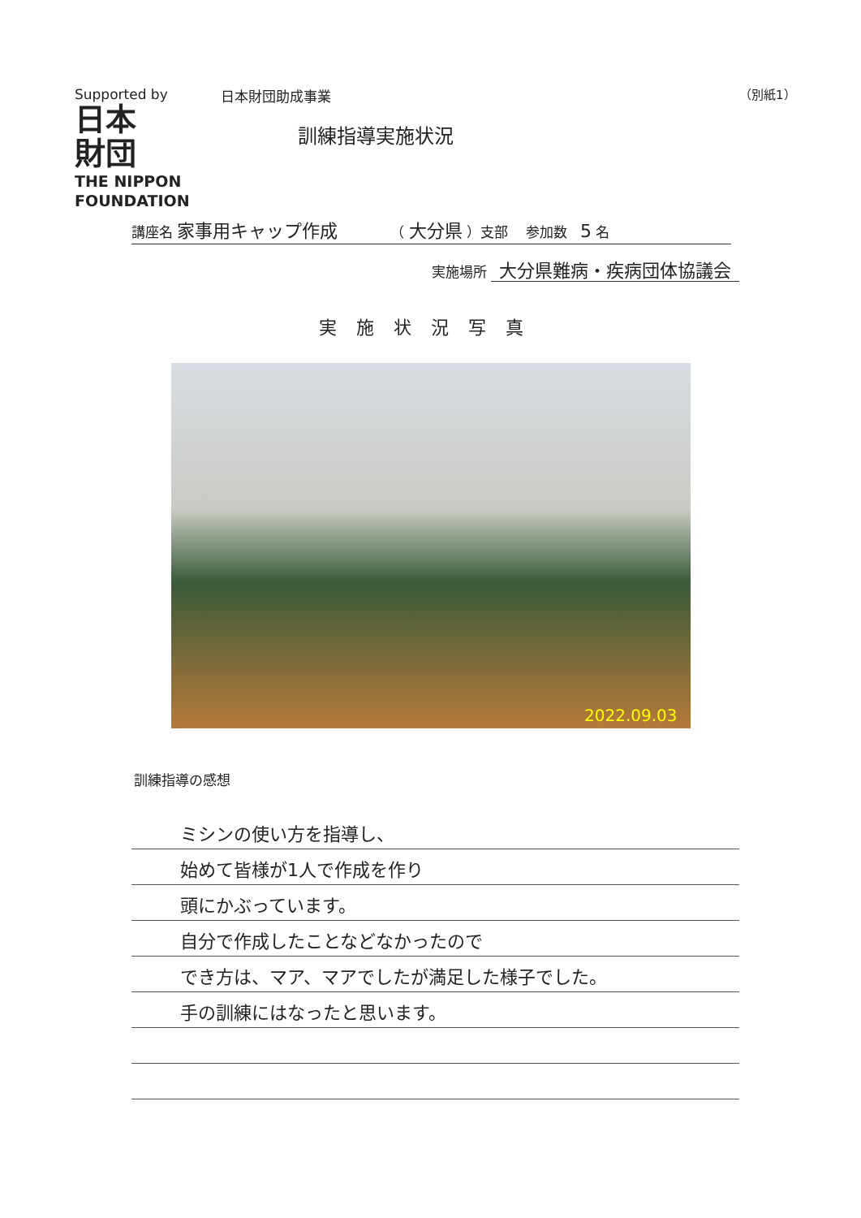Supported by
日本
財団
THE NIPPON
FOUNDATION
日本財団助成事業
訓練指導実施状況
（別紙1）
講座名 家事用キャップ作成 （ 大分県 ）支部 参加数 5 名
実施場所 大分県難病・疾病団体協議会
実施状況写真
2022.09.03
訓練指導の感想
ミシンの使い方を指導し、
始めて皆様が1人で作成を作り
頭にかぶっています。
自分で作成したことなどなかったので
でき方は、マア、マアでしたが満足した様子でした。
手の訓練にはなったと思います。